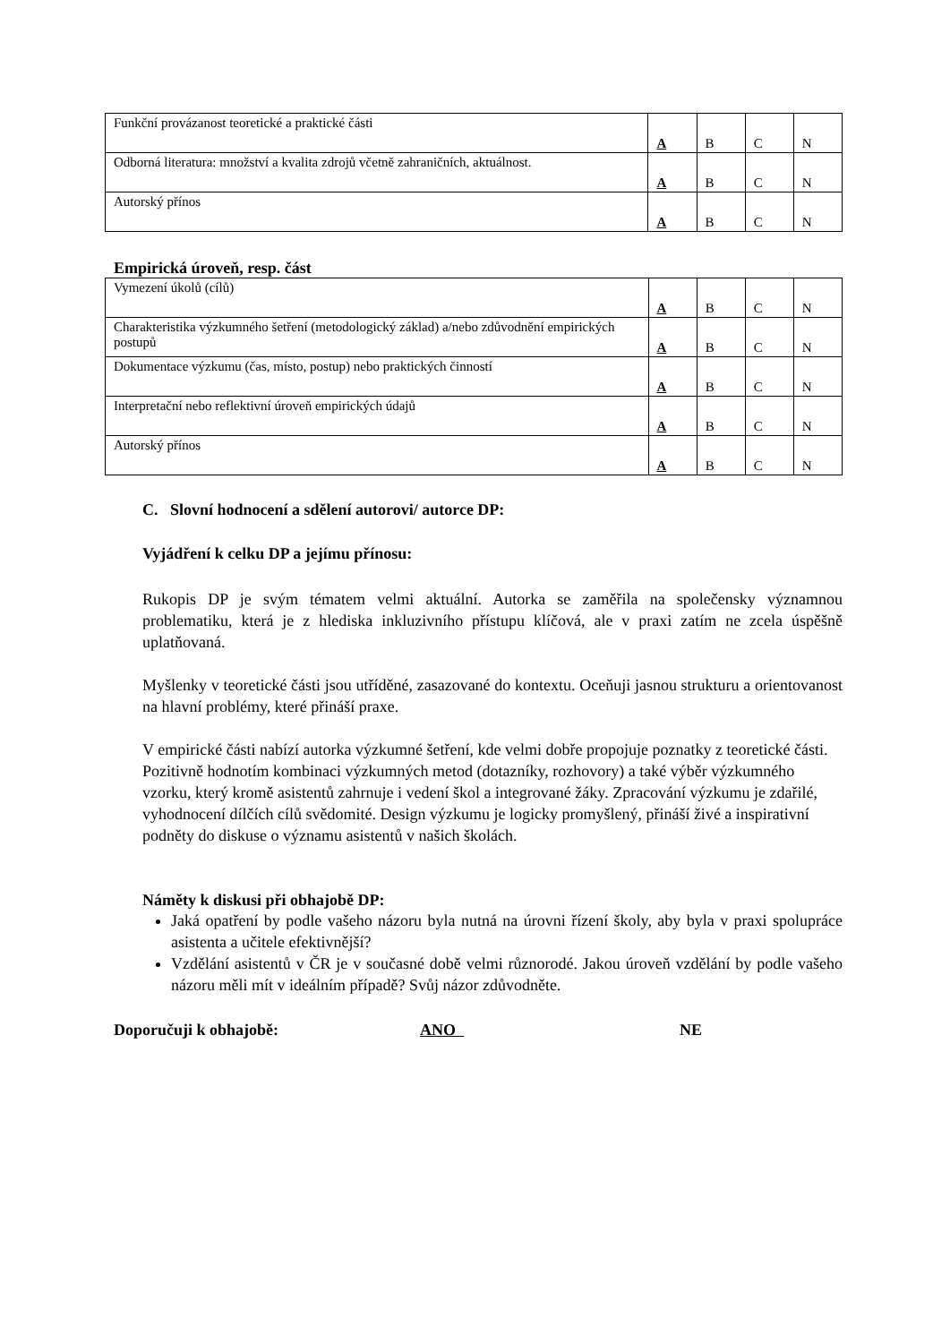| Funkční provázanost teoretické a praktické části | A | B | C | N |
| Odborná literatura: množství a kvalita zdrojů včetně zahraničních, aktuálnost. | A | B | C | N |
| Autorský přínos | A | B | C | N |
Empirická úroveň, resp. část
| Vymezení úkolů (cílů) | A | B | C | N |
| Charakteristika výzkumného šetření (metodologický základ) a/nebo zdůvodnění empirických postupů | A | B | C | N |
| Dokumentace výzkumu (čas, místo, postup) nebo praktických činností | A | B | C | N |
| Interpretační nebo reflektivní úroveň empirických údajů | A | B | C | N |
| Autorský přínos | A | B | C | N |
C. Slovní hodnocení a sdělení autorovi/ autorce DP:
Vyjádření k celku DP a jejímu přínosu:
Rukopis DP je svým tématem velmi aktuální. Autorka se zaměřila na společensky významnou problematiku, která je z hlediska inkluzivního přístupu klíčová, ale v praxi zatím ne zcela úspěšně uplatňovaná.
Myšlenky v teoretické části jsou utříděné, zasazované do kontextu. Oceňuji jasnou strukturu a orientovanost na hlavní problémy, které přináší praxe.
V empirické části nabízí autorka výzkumné šetření, kde velmi dobře propojuje poznatky z teoretické části. Pozitivně hodnotím kombinaci výzkumných metod (dotazníky, rozhovory) a také výběr výzkumného vzorku, který kromě asistentů zahrnuje i vedení škol a integrované žáky. Zpracování výzkumu je zdařilé, vyhodnocení dílčích cílů svědomité. Design výzkumu je logicky promyšlený, přináší živé a inspirativní podněty do diskuse o významu asistentů v našich školách.
Náměty k diskusi při obhajobě DP:
Jaká opatření by podle vašeho názoru byla nutná na úrovni řízení školy, aby byla v praxi spolupráce asistenta a učitele efektivnější?
Vzdělání asistentů v ČR je v současné době velmi různorodé. Jakou úroveň vzdělání by podle vašeho názoru měli mít v ideálním případě? Svůj názor zdůvodněte.
Doporučuji k obhajobě: ANO NE